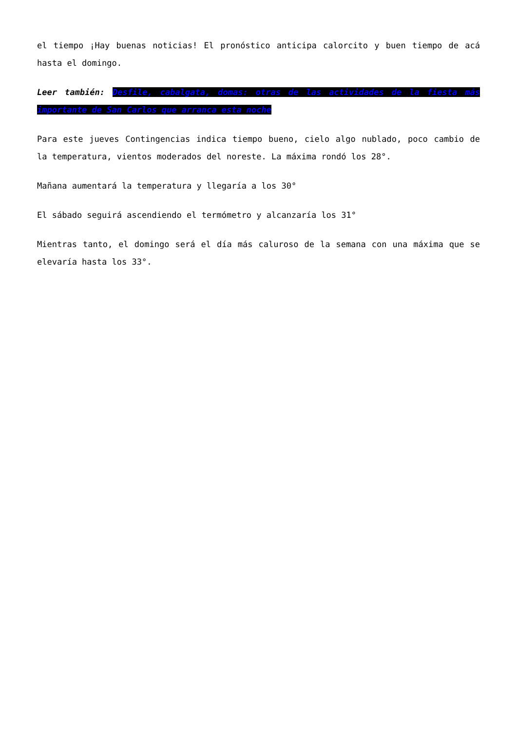el tiempo ¡Hay buenas noticias! El pronóstico anticipa calorcito y buen tiempo de acá hasta el domingo.
Leer también: Desfile, cabalgata, domas: otras de las actividades de la fiesta más importante de San Carlos que arranca esta noche
Para este jueves Contingencias indica tiempo bueno, cielo algo nublado, poco cambio de la temperatura, vientos moderados del noreste. La máxima rondó los 28°.
Mañana aumentará la temperatura y llegaría a los 30°
El sábado seguirá ascendiendo el termómetro y alcanzaría los 31°
Mientras tanto, el domingo será el día más caluroso de la semana con una máxima que se elevaría hasta los 33°.